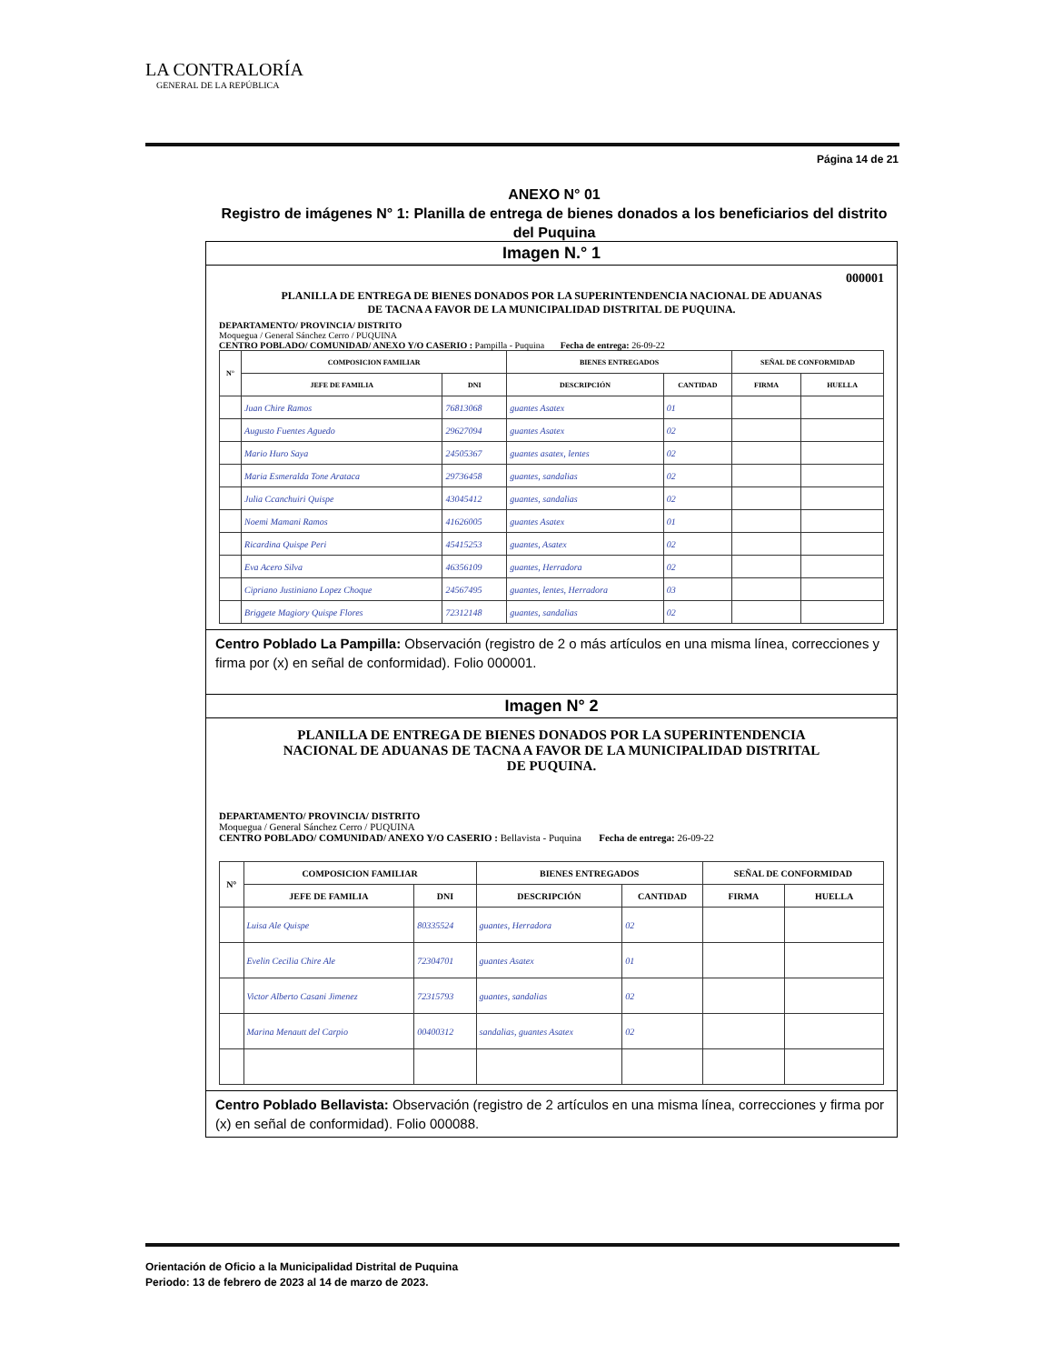LA CONTRALORÍA
GENERAL DE LA REPÚBLICA
Página 14 de 21
ANEXO N° 01
Registro de imágenes N° 1: Planilla de entrega de bienes donados a los beneficiarios del distrito del Puquina
Imagen N.° 1
000001
PLANILLA DE ENTREGA DE BIENES DONADOS POR LA SUPERINTENDENCIA NACIONAL DE ADUANAS DE TACNA A FAVOR DE LA MUNICIPALIDAD DISTRITAL DE PUQUINA.
DEPARTAMENTO/ PROVINCIA/ DISTRITO
Moquegua / General Sánchez Cerro / PUQUINA
CENTRO POBLADO/ COMUNIDAD/ ANEXO Y/O CASERIO : Pampilla - Puquina Fecha de entrega: 26-09-22
| N° | COMPOSICION FAMILIAR | | BIENES ENTREGADOS | | SEÑAL DE CONFORMIDAD | |
| --- | --- | --- | --- | --- | --- | --- |
| | JEFE DE FAMILIA | DNI | DESCRIPCIÓN | CANTIDAD | FIRMA | HUELLA |
| | Juan Chire Ramos | 76813068 | guantes Asatex | 01 | | |
| | Augusto Fuentes Aguedo | 29627094 | guantes Asatex | 02 | | |
| | Mario Huro Saya | 24505367 | guantes asatex, lentes | 02 | | |
| | Maria Esmeralda Tone Arataca | 29736458 | guantes, sandalias | 02 | | |
| | Julia Ccanchuiri Quispe | 43045412 | guantes, sandalias | 02 | | |
| | Noemi Mamani Ramos | 41626005 | guantes Asatex | 01 | | |
| | Ricardina Quispe Peri | 45415253 | guantes, Asatex | 02 | | |
| | Eva Acero Silva | 46356109 | guantes, Herradora | 02 | | |
| | Cipriano Justiniano Lopez Choque | 24567495 | guantes, lentes, Herradora | 03 | | |
| | Briggete Magiory Quispe Flores | 72312148 | guantes, sandalias | 02 | | |
Centro Poblado La Pampilla: Observación (registro de 2 o más artículos en una misma línea, correcciones y firma por (x) en señal de conformidad). Folio 000001.
Imagen N° 2
PLANILLA DE ENTREGA DE BIENES DONADOS POR LA SUPERINTENDENCIA NACIONAL DE ADUANAS DE TACNA A FAVOR DE LA MUNICIPALIDAD DISTRITAL DE PUQUINA.
DEPARTAMENTO/ PROVINCIA/ DISTRITO
Moquegua / General Sánchez Cerro / PUQUINA
CENTRO POBLADO/ COMUNIDAD/ ANEXO Y/O CASERIO : Bellavista - Puquina Fecha de entrega: 26-09-22
| N° | COMPOSICION FAMILIAR | | BIENES ENTREGADOS | | SEÑAL DE CONFORMIDAD | |
| --- | --- | --- | --- | --- | --- | --- |
| | JEFE DE FAMILIA | DNI | DESCRIPCIÓN | CANTIDAD | FIRMA | HUELLA |
| | Luisa Ale Quispe | 80335524 | guantes, Herradora | 02 | | |
| | Evelin Cecilia Chire Ale | 72304701 | guantes Asatex | 01 | | |
| | Victor Alberto Casani Jimenez | 72315793 | guantes, sandalias | 02 | | |
| | Marina Menautt del Carpio | 00400312 | sandalias, guantes Asatex | 02 | | |
Centro Poblado Bellavista: Observación (registro de 2 artículos en una misma línea, correcciones y firma por (x) en señal de conformidad). Folio 000088.
Orientación de Oficio a la Municipalidad Distrital de Puquina
Periodo: 13 de febrero de 2023 al 14 de marzo de 2023.